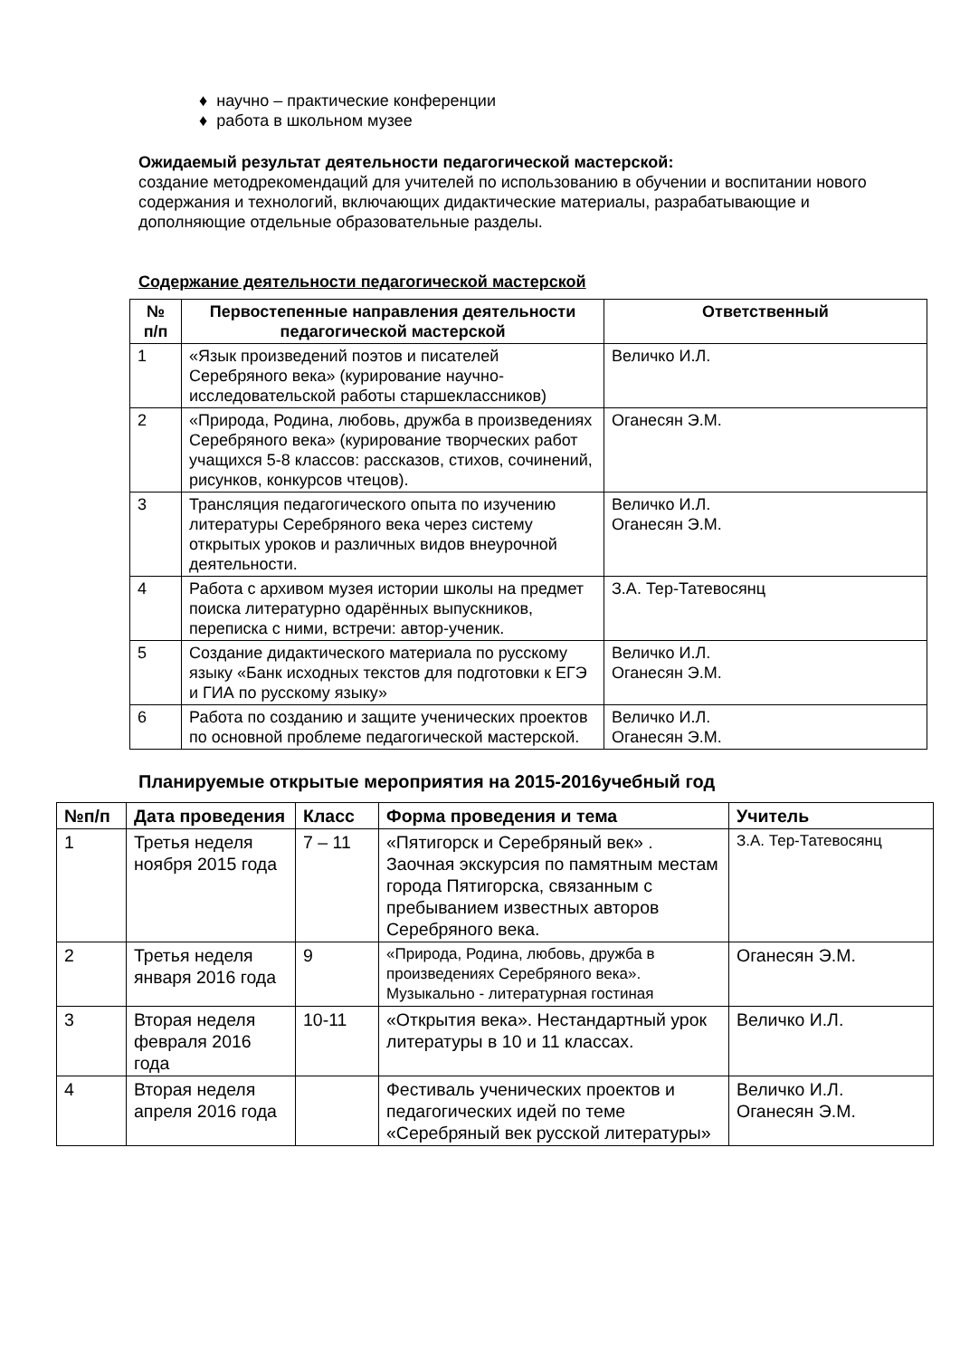♦ научно – практические конференции
♦ работа в школьном музее
Ожидаемый результат деятельности педагогической мастерской:
создание методрекомендаций для учителей по использованию в обучении и воспитании нового содержания и технологий, включающих дидактические материалы, разрабатывающие и дополняющие отдельные образовательные разделы.
Содержание деятельности педагогической мастерской
| № п/п | Первостепенные направления деятельности педагогической мастерской | Ответственный |
| --- | --- | --- |
| 1 | «Язык произведений поэтов и писателей Серебряного века» (курирование научно-исследовательской работы старшеклассников) | Величко И.Л. |
| 2 | «Природа, Родина, любовь, дружба в произведениях Серебряного века» (курирование творческих работ учащихся 5-8 классов: рассказов, стихов, сочинений, рисунков, конкурсов чтецов). | Оганесян Э.М. |
| 3 | Трансляция педагогического опыта по изучению литературы Серебряного века через систему открытых уроков и различных видов внеурочной деятельности. | Величко И.Л. Оганесян Э.М. |
| 4 | Работа с архивом музея истории школы на предмет поиска литературно одарённых выпускников, переписка с ними, встречи: автор-ученик. | З.А. Тер-Татевосянц |
| 5 | Создание дидактического материала по русскому языку «Банк исходных текстов для подготовки к ЕГЭ и ГИА по русскому языку» | Величко И.Л. Оганесян Э.М. |
| 6 | Работа по созданию и защите ученических проектов по основной проблеме педагогической мастерской. | Величко И.Л. Оганесян Э.М. |
Планируемые открытые мероприятия на 2015-2016учебный год
| №п/п | Дата проведения | Класс | Форма проведения и тема | Учитель |
| --- | --- | --- | --- | --- |
| 1 | Третья неделя ноября 2015 года | 7 – 11 | «Пятигорск и Серебряный век» . Заочная экскурсия по памятным местам города Пятигорска, связанным с пребыванием известных авторов Серебряного века. | З.А. Тер-Татевосянц |
| 2 | Третья неделя января 2016 года | 9 | «Природа, Родина, любовь, дружба в произведениях Серебряного века». Музыкально - литературная гостиная | Оганесян Э.М. |
| 3 | Вторая неделя февраля 2016 года | 10-11 | «Открытия века». Нестандартный урок литературы в 10 и 11 классах. | Величко И.Л. |
| 4 | Вторая неделя апреля 2016 года | | Фестиваль ученических проектов и педагогических идей по теме «Серебряный век русской литературы» | Величко И.Л. Оганесян Э.М. |